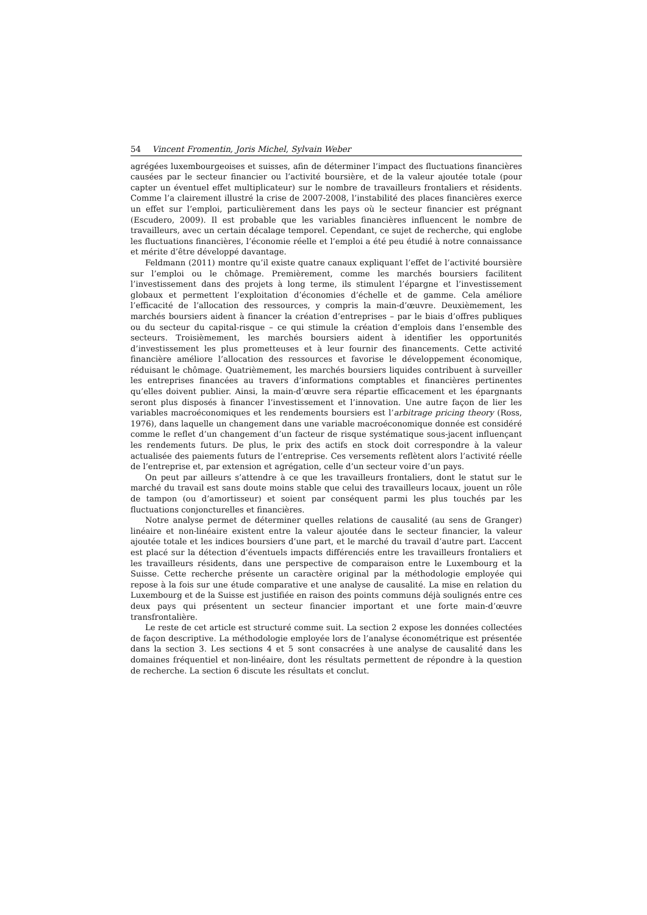54 Vincent Fromentin, Joris Michel, Sylvain Weber
agrégées luxembourgeoises et suisses, afin de déterminer l’impact des fluctuations financières causées par le secteur financier ou l’activité boursière, et de la valeur ajoutée totale (pour capter un éventuel effet multiplicateur) sur le nombre de travailleurs frontaliers et résidents. Comme l’a clairement illustré la crise de 2007-2008, l’instabilité des places financières exerce un effet sur l’emploi, particulièrement dans les pays où le secteur financier est prégnant (Escudero, 2009). Il est probable que les variables financières influencent le nombre de travailleurs, avec un certain décalage temporel. Cependant, ce sujet de recherche, qui englobe les fluctuations financières, l’économie réelle et l’emploi a été peu étudié à notre connaissance et mérite d’être développé davantage.
Feldmann (2011) montre qu’il existe quatre canaux expliquant l’effet de l’activité boursière sur l’emploi ou le chômage. Premièrement, comme les marchés boursiers facilitent l’investissement dans des projets à long terme, ils stimulent l’épargne et l’investissement globaux et permettent l’exploitation d’économies d’échelle et de gamme. Cela améliore l’efficacité de l’allocation des ressources, y compris la main-d’œuvre. Deuxièmement, les marchés boursiers aident à financer la création d’entreprises – par le biais d’offres publiques ou du secteur du capital-risque – ce qui stimule la création d’emplois dans l’ensemble des secteurs. Troisièmement, les marchés boursiers aident à identifier les opportunités d’investissement les plus prometteuses et à leur fournir des financements. Cette activité financière améliore l’allocation des ressources et favorise le développement économique, réduisant le chômage. Quatrièmement, les marchés boursiers liquides contribuent à surveiller les entreprises financées au travers d’informations comptables et financières pertinentes qu’elles doivent publier. Ainsi, la main-d’œuvre sera répartie efficacement et les épargnants seront plus disposés à financer l’investissement et l’innovation. Une autre façon de lier les variables macroéconomiques et les rendements boursiers est l’arbitrage pricing theory (Ross, 1976), dans laquelle un changement dans une variable macroéconomique donnée est considéré comme le reflet d’un changement d’un facteur de risque systématique sous-jacent influençant les rendements futurs. De plus, le prix des actifs en stock doit correspondre à la valeur actualisée des paiements futurs de l’entreprise. Ces versements reflètent alors l’activité réelle de l’entreprise et, par extension et agrégation, celle d’un secteur voire d’un pays.
On peut par ailleurs s’attendre à ce que les travailleurs frontaliers, dont le statut sur le marché du travail est sans doute moins stable que celui des travailleurs locaux, jouent un rôle de tampon (ou d’amortisseur) et soient par conséquent parmi les plus touchés par les fluctuations conjoncturelles et financières.
Notre analyse permet de déterminer quelles relations de causalité (au sens de Granger) linéaire et non-linéaire existent entre la valeur ajoutée dans le secteur financier, la valeur ajoutée totale et les indices boursiers d’une part, et le marché du travail d’autre part. L’accent est placé sur la détection d’éventuels impacts différenciés entre les travailleurs frontaliers et les travailleurs résidents, dans une perspective de comparaison entre le Luxembourg et la Suisse. Cette recherche présente un caractère original par la méthodologie employée qui repose à la fois sur une étude comparative et une analyse de causalité. La mise en relation du Luxembourg et de la Suisse est justifiée en raison des points communs déjà soulignés entre ces deux pays qui présentent un secteur financier important et une forte main-d’œuvre transfrontalière.
Le reste de cet article est structuré comme suit. La section 2 expose les données collectées de façon descriptive. La méthodologie employée lors de l’analyse économétrique est présentée dans la section 3. Les sections 4 et 5 sont consacrées à une analyse de causalité dans les domaines fréquentiel et non-linéaire, dont les résultats permettent de répondre à la question de recherche. La section 6 discute les résultats et conclut.